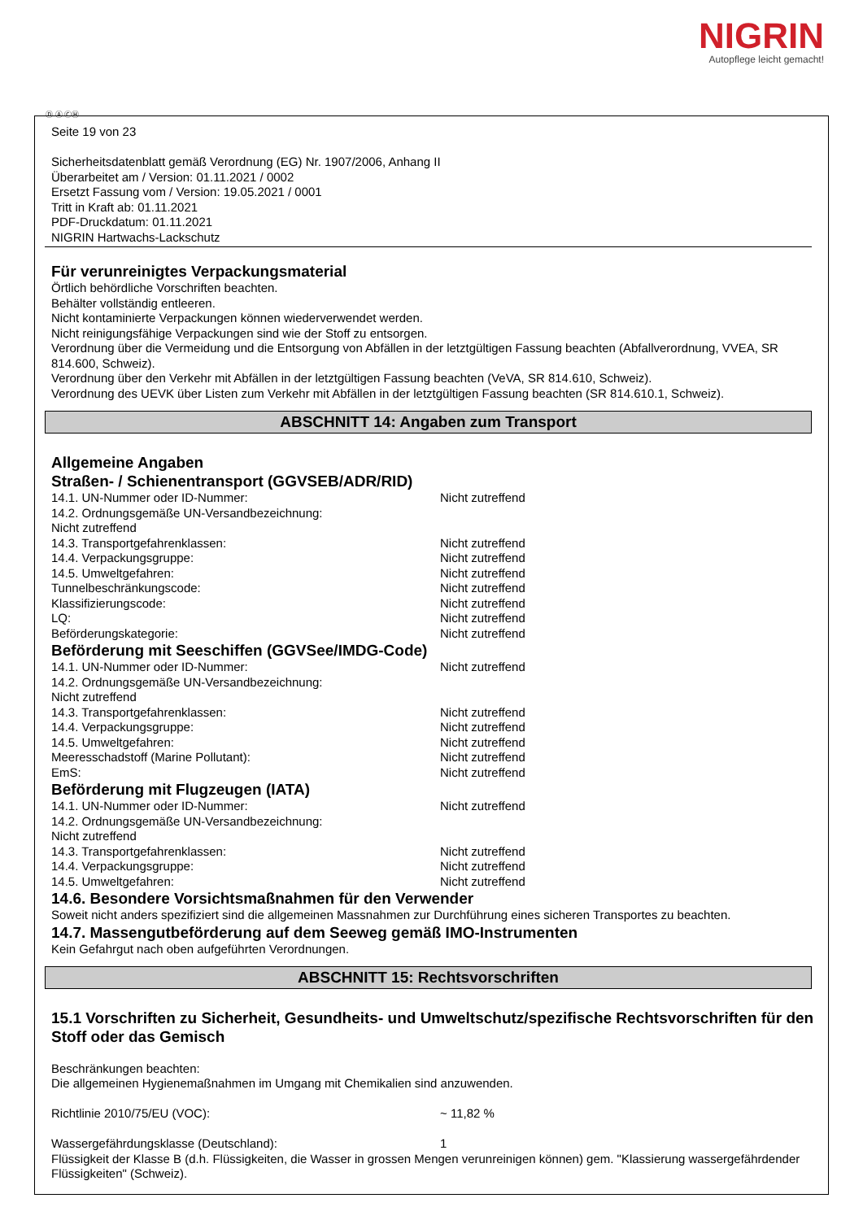NIGRIN
Autopflege leicht gemacht!
Ⓓ Ⓐ ⒸⒽ
Seite 19 von 23
Sicherheitsdatenblatt gemäß Verordnung (EG) Nr. 1907/2006, Anhang II
Überarbeitet am / Version: 01.11.2021 / 0002
Ersetzt Fassung vom / Version: 19.05.2021 / 0001
Tritt in Kraft ab: 01.11.2021
PDF-Druckdatum: 01.11.2021
NIGRIN Hartwachs-Lackschutz
Für verunreinigtes Verpackungsmaterial
Örtlich behördliche Vorschriften beachten.
Behälter vollständig entleeren.
Nicht kontaminierte Verpackungen können wiederverwendet werden.
Nicht reinigungsfähige Verpackungen sind wie der Stoff zu entsorgen.
Verordnung über die Vermeidung und die Entsorgung von Abfällen in der letztgültigen Fassung beachten (Abfallverordnung, VVEA, SR 814.600, Schweiz).
Verordnung über den Verkehr mit Abfällen in der letztgültigen Fassung beachten (VeVA, SR 814.610, Schweiz).
Verordnung des UEVK über Listen zum Verkehr mit Abfällen in der letztgültigen Fassung beachten (SR 814.610.1, Schweiz).
ABSCHNITT 14: Angaben zum Transport
Allgemeine Angaben
Straßen- / Schienentransport (GGVSEB/ADR/RID)
14.1. UN-Nummer oder ID-Nummer: Nicht zutreffend
14.2. Ordnungsgemäße UN-Versandbezeichnung:
Nicht zutreffend
14.3. Transportgefahrenklassen: Nicht zutreffend
14.4. Verpackungsgruppe: Nicht zutreffend
14.5. Umweltgefahren: Nicht zutreffend
Tunnelbeschränkungscode: Nicht zutreffend
Klassifizierungscode: Nicht zutreffend
LQ: Nicht zutreffend
Beförderungskategorie: Nicht zutreffend
Beförderung mit Seeschiffen (GGVSee/IMDG-Code)
14.1. UN-Nummer oder ID-Nummer: Nicht zutreffend
14.2. Ordnungsgemäße UN-Versandbezeichnung:
Nicht zutreffend
14.3. Transportgefahrenklassen: Nicht zutreffend
14.4. Verpackungsgruppe: Nicht zutreffend
14.5. Umweltgefahren: Nicht zutreffend
Meeresschadstoff (Marine Pollutant): Nicht zutreffend
EmS: Nicht zutreffend
Beförderung mit Flugzeugen (IATA)
14.1. UN-Nummer oder ID-Nummer: Nicht zutreffend
14.2. Ordnungsgemäße UN-Versandbezeichnung:
Nicht zutreffend
14.3. Transportgefahrenklassen: Nicht zutreffend
14.4. Verpackungsgruppe: Nicht zutreffend
14.5. Umweltgefahren: Nicht zutreffend
14.6. Besondere Vorsichtsmaßnahmen für den Verwender
Soweit nicht anders spezifiziert sind die allgemeinen Massnahmen zur Durchführung eines sicheren Transportes zu beachten.
14.7. Massengutbeförderung auf dem Seeweg gemäß IMO-Instrumenten
Kein Gefahrgut nach oben aufgeführten Verordnungen.
ABSCHNITT 15: Rechtsvorschriften
15.1 Vorschriften zu Sicherheit, Gesundheits- und Umweltschutz/spezifische Rechtsvorschriften für den Stoff oder das Gemisch
Beschränkungen beachten:
Die allgemeinen Hygienemaßnahmen im Umgang mit Chemikalien sind anzuwenden.
Richtlinie 2010/75/EU (VOC): ~ 11,82 %
Wassergefährdungsklasse (Deutschland): 1
Flüssigkeit der Klasse B (d.h. Flüssigkeiten, die Wasser in grossen Mengen verunreinigen können) gem. "Klassierung wassergefährdender Flüssigkeiten" (Schweiz).